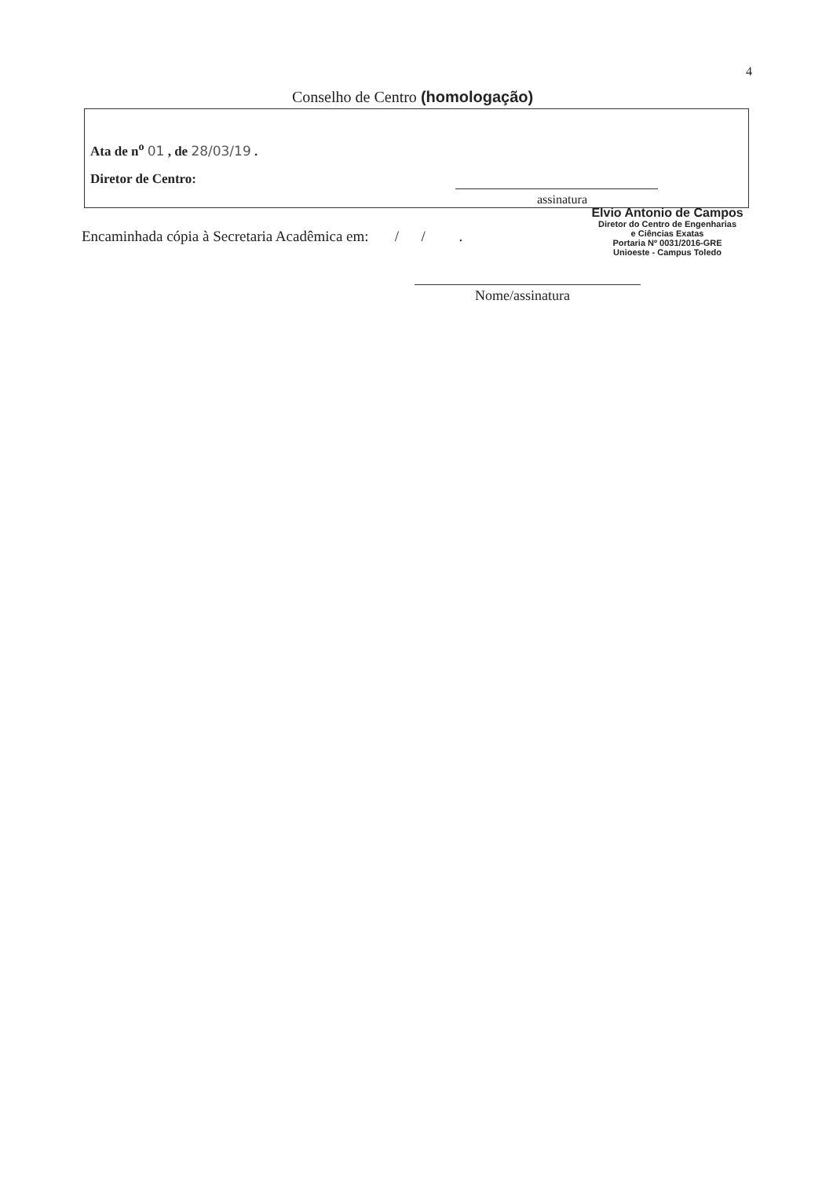4
Conselho de Centro (homologação)
Ata de n<sup>o</sup> 01 , de 28/03/19 .
Diretor de Centro:
assinatura
Elvio Antonio de Campos
Diretor do Centro de Engenharias
e Ciências Exatas
Portaria Nº 0031/2016-GRE
Unioeste - Campus Toledo
Encaminhada cópia à Secretaria Acadêmica em: / / .
Nome/assinatura